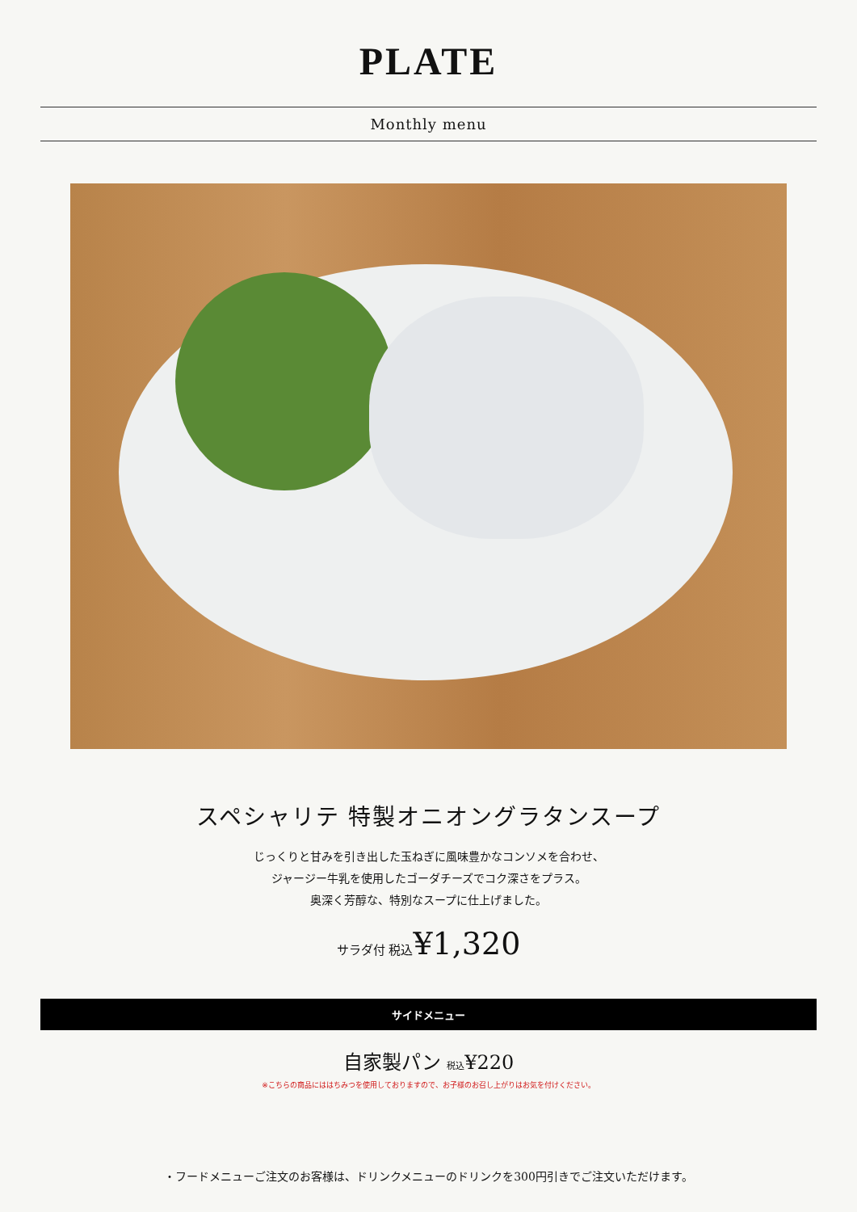PLATE
Monthly menu
スペシャリテ 特製オニオングラタンスープ
じっくりと甘みを引き出した玉ねぎに風味豊かなコンソメを合わせ、
ジャージー牛乳を使用したゴーダチーズでコク深さをプラス。
奥深く芳醇な、特別なスープに仕上げました。
サラダ付 税込¥1,320
サイドメニュー
自家製パン 税込¥220
※こちらの商品にははちみつを使用しておりますので、お子様のお召し上がりはお気を付けください。
・フードメニューご注文のお客様は、ドリンクメニューのドリンクを300円引きでご注文いただけます。